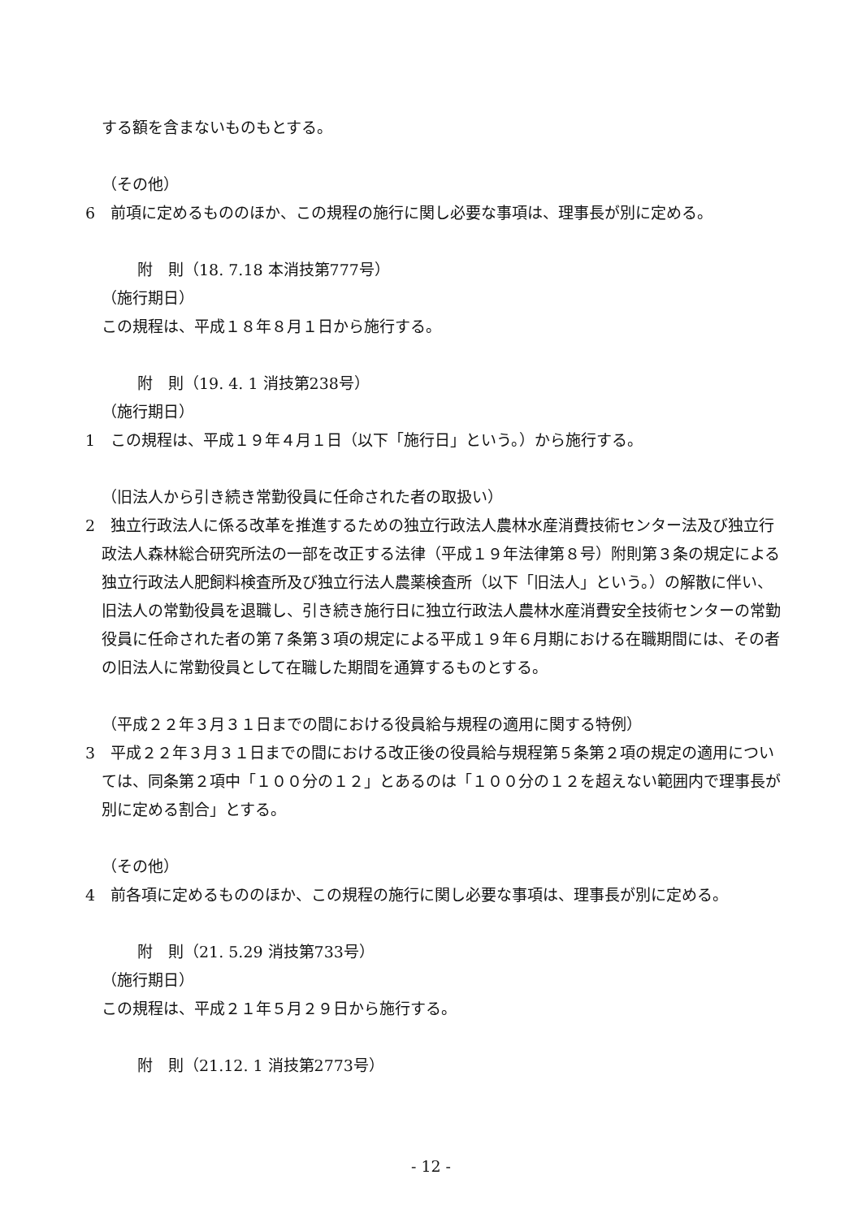する額を含まないものもとする。
（その他）
6　前項に定めるもののほか、この規程の施行に関し必要な事項は、理事長が別に定める。
附　則（18. 7.18 本消技第777号）
（施行期日）
この規程は、平成１８年８月１日から施行する。
附　則（19. 4. 1 消技第238号）
（施行期日）
1　この規程は、平成１９年４月１日（以下「施行日」という。）から施行する。
（旧法人から引き続き常勤役員に任命された者の取扱い）
2　独立行政法人に係る改革を推進するための独立行政法人農林水産消費技術センター法及び独立行政法人森林総合研究所法の一部を改正する法律（平成１９年法律第８号）附則第３条の規定による独立行政法人肥飼料検査所及び独立行法人農薬検査所（以下「旧法人」という。）の解散に伴い、旧法人の常勤役員を退職し、引き続き施行日に独立行政法人農林水産消費安全技術センターの常勤役員に任命された者の第７条第３項の規定による平成１９年６月期における在職期間には、その者の旧法人に常勤役員として在職した期間を通算するものとする。
（平成２２年３月３１日までの間における役員給与規程の適用に関する特例）
3　平成２２年３月３１日までの間における改正後の役員給与規程第５条第２項の規定の適用については、同条第２項中「１００分の１２」とあるのは「１００分の１２を超えない範囲内で理事長が別に定める割合」とする。
（その他）
4　前各項に定めるもののほか、この規程の施行に関し必要な事項は、理事長が別に定める。
附　則（21. 5.29 消技第733号）
（施行期日）
この規程は、平成２１年５月２９日から施行する。
附　則（21.12. 1 消技第2773号）
- 12 -